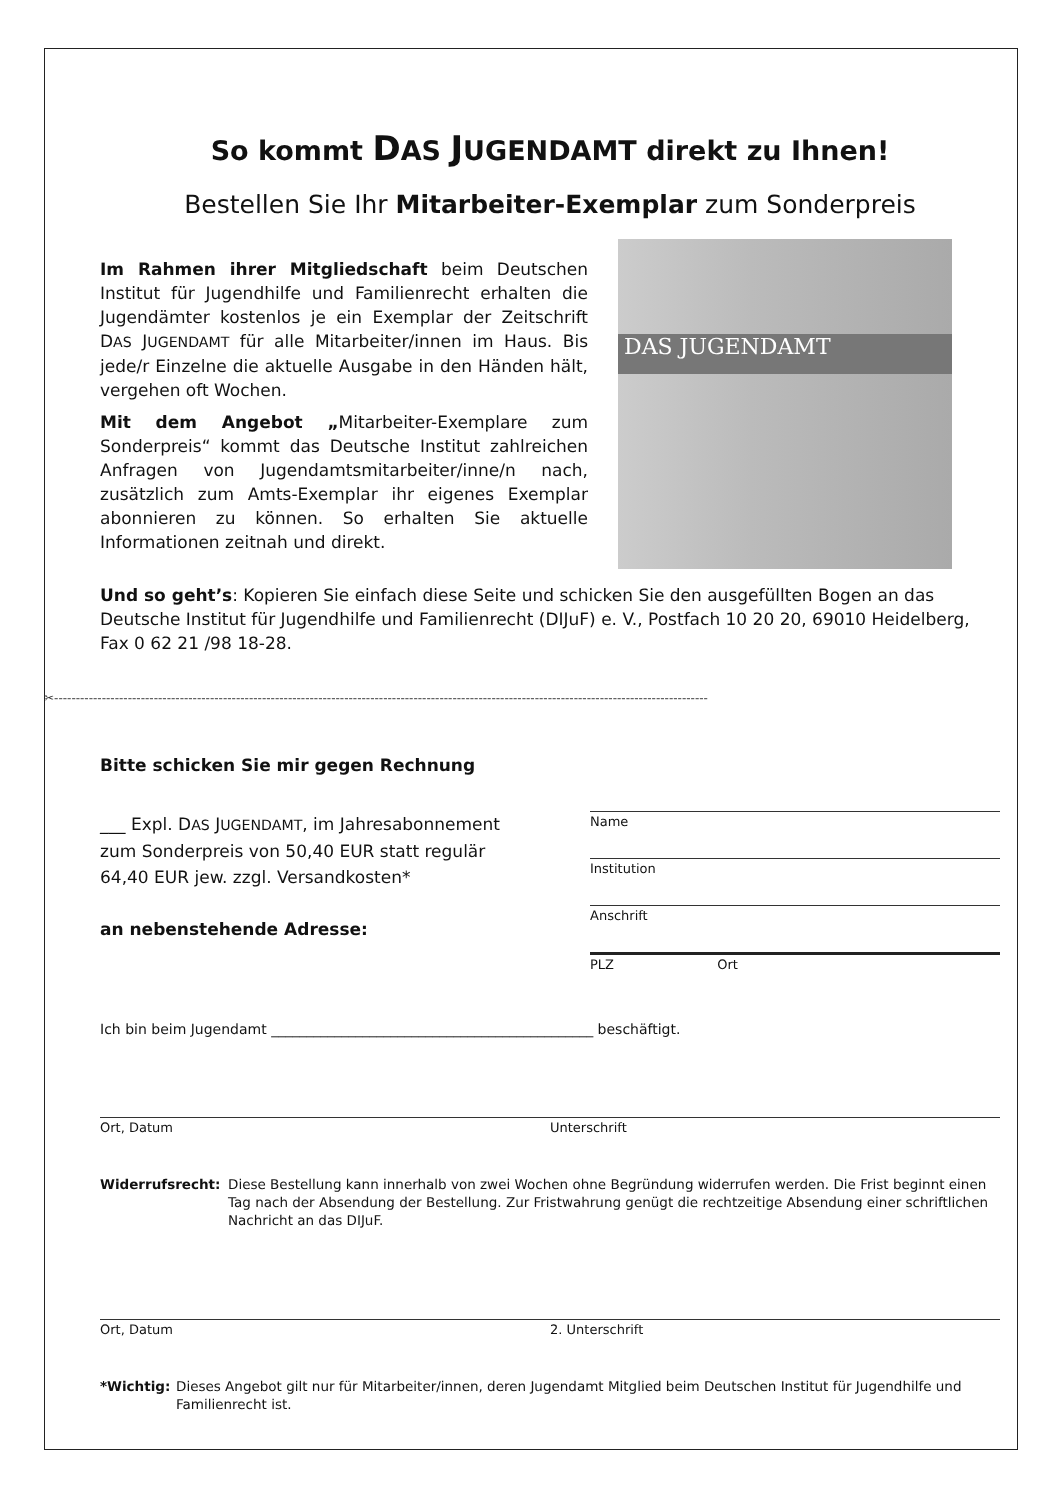So kommt DAS JUGENDAMT direkt zu Ihnen!
Bestellen Sie Ihr Mitarbeiter-Exemplar zum Sonderpreis
Im Rahmen ihrer Mitgliedschaft beim Deutschen Institut für Jugendhilfe und Familienrecht erhalten die Jugendämter kostenlos je ein Exemplar der Zeitschrift DAS JUGENDAMT für alle Mitarbeiter/innen im Haus. Bis jede/r Einzelne die aktuelle Ausgabe in den Händen hält, vergehen oft Wochen.
Mit dem Angebot „Mitarbeiter-Exemplare zum Sonderpreis“ kommt das Deutsche Institut zahlreichen Anfragen von Jugendamtsmitarbeiter/inne/n nach, zusätzlich zum Amts-Exemplar ihr eigenes Exemplar abonnieren zu können. So erhalten Sie aktuelle Informationen zeitnah und direkt.
DAS JUGENDAMT
Und so geht’s: Kopieren Sie einfach diese Seite und schicken Sie den ausgefüllten Bogen an das Deutsche Institut für Jugendhilfe und Familienrecht (DIJuF) e. V., Postfach 10 20 20, 69010 Heidelberg, Fax 0 62 21 /98 18-28.
✂-------------------------------------------------------------------------------------------------------------------------------------------------------
Bitte schicken Sie mir gegen Rechnung
___ Expl. DAS JUGENDAMT, im Jahresabonnement zum Sonderpreis von 50,40 EUR statt regulär 64,40 EUR jew. zzgl. Versandkosten*
an nebenstehende Adresse:
Name
Institution
Anschrift
PLZ Ort
Ich bin beim Jugendamt ______________________________________________ beschäftigt.
Ort, Datum Unterschrift
Widerrufsrecht: Diese Bestellung kann innerhalb von zwei Wochen ohne Begründung widerrufen werden. Die Frist beginnt einen Tag nach der Absendung der Bestellung. Zur Fristwahrung genügt die rechtzeitige Absendung einer schriftlichen Nachricht an das DIJuF.
Ort, Datum 2. Unterschrift
*Wichtig: Dieses Angebot gilt nur für Mitarbeiter/innen, deren Jugendamt Mitglied beim Deutschen Institut für Jugendhilfe und Familienrecht ist.